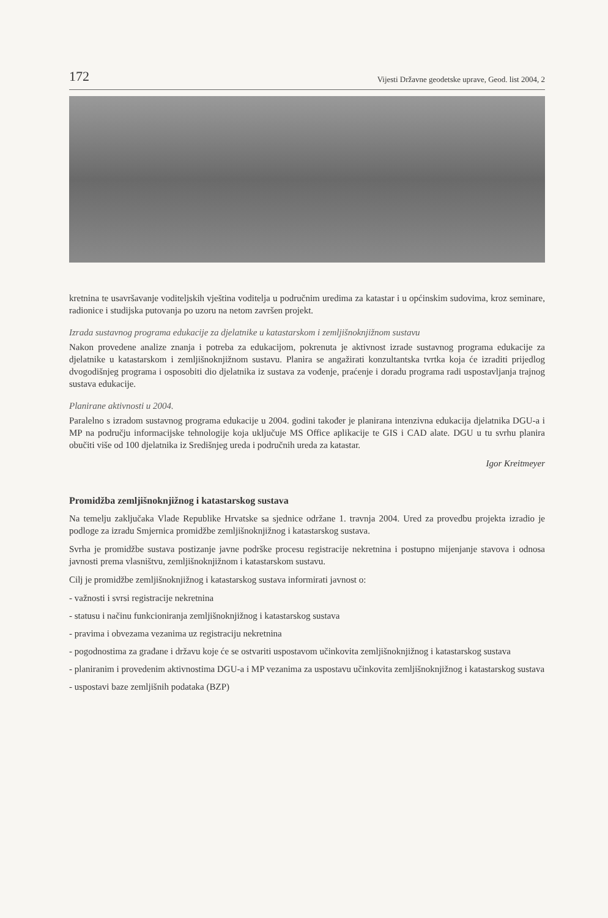172 Vijesti Državne geodetske uprave, Geod. list 2004, 2
kretnina te usavršavanje voditeljskih vještina voditelja u područnim uredima za katastar i u općinskim sudovima, kroz seminare, radionice i studijska putovanja po uzoru na netom završen projekt.
Izrada sustavnog programa edukacije za djelatnike u katastarskom i zemljišnoknjižnom sustavu
Nakon provedene analize znanja i potreba za edukacijom, pokrenuta je aktivnost izrade sustavnog programa edukacije za djelatnike u katastarskom i zemljišnoknjižnom sustavu. Planira se angažirati konzultantska tvrtka koja će izraditi prijedlog dvogodišnjeg programa i osposobiti dio djelatnika iz sustava za vođenje, praćenje i doradu programa radi uspostavljanja trajnog sustava edukacije.
Planirane aktivnosti u 2004.
Paralelno s izradom sustavnog programa edukacije u 2004. godini također je planirana intenzivna edukacija djelatnika DGU-a i MP na području informacijske tehnologije koja uključuje MS Office aplikacije te GIS i CAD alate. DGU u tu svrhu planira obučiti više od 100 djelatnika iz Središnjeg ureda i područnih ureda za katastar.
Igor Kreitmeyer
Promidžba zemljišnoknjižnog i katastarskog sustava
Na temelju zaključaka Vlade Republike Hrvatske sa sjednice održane 1. travnja 2004. Ured za provedbu projekta izradio je podloge za izradu Smjernica promidžbe zemljišnoknjižnog i katastarskog sustava.
Svrha je promidžbe sustava postizanje javne podrške procesu registracije nekretnina i postupno mijenjanje stavova i odnosa javnosti prema vlasništvu, zemljišnoknjižnom i katastarskom sustavu.
Cilj je promidžbe zemljišnoknjižnog i katastarskog sustava informirati javnost o:
- važnosti i svrsi registracije nekretnina
- statusu i načinu funkcioniranja zemljišnoknjižnog i katastarskog sustava
- pravima i obvezama vezanima uz registraciju nekretnina
- pogodnostima za građane i državu koje će se ostvariti uspostavom učinkovita zemljišnoknjižnog i katastarskog sustava
- planiranim i provedenim aktivnostima DGU-a i MP vezanima za uspostavu učinkovita zemljišnoknjižnog i katastarskog sustava
- uspostavi baze zemljišnih podataka (BZP)